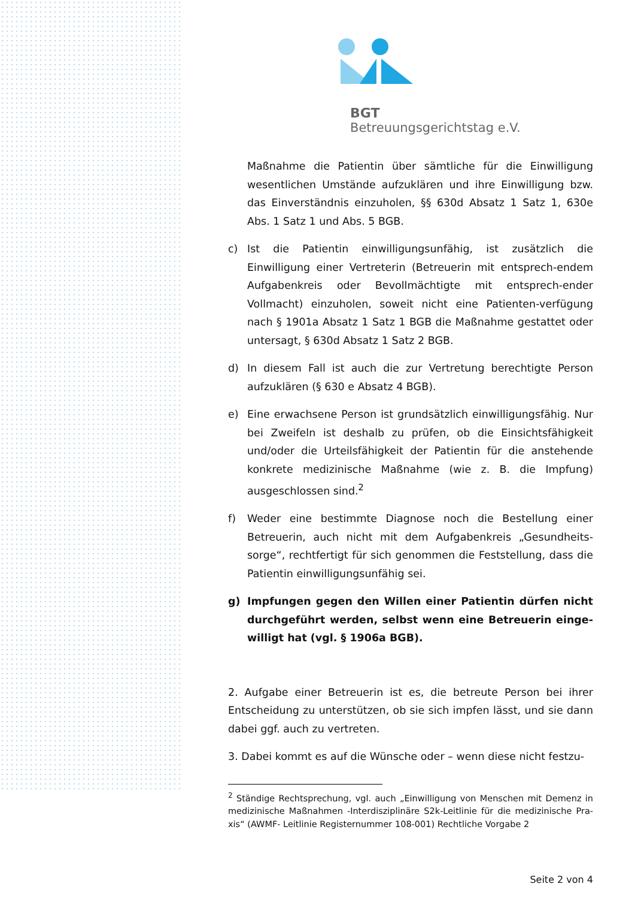BGT
Betreuungsgerichtstag e.V.
Maßnahme die Patientin über sämtliche für die Einwilligung wesentlichen Umstände aufzuklären und ihre Einwilligung bzw. das Einverständnis einzuholen, §§ 630d Absatz 1 Satz 1, 630e Abs. 1 Satz 1 und Abs. 5 BGB.
c) Ist die Patientin einwilligungsunfähig, ist zusätzlich die Einwilligung einer Vertreterin (Betreuerin mit entsprech-endem Aufgabenkreis oder Bevollmächtigte mit entsprech-ender Vollmacht) einzuholen, soweit nicht eine Patienten-verfügung nach § 1901a Absatz 1 Satz 1 BGB die Maßnahme gestattet oder untersagt, § 630d Absatz 1 Satz 2 BGB.
d) In diesem Fall ist auch die zur Vertretung berechtigte Person aufzuklären (§ 630 e Absatz 4 BGB).
e) Eine erwachsene Person ist grundsätzlich einwilligungsfähig. Nur bei Zweifeln ist deshalb zu prüfen, ob die Einsichtsfähigkeit und/oder die Urteilsfähigkeit der Patientin für die anstehende konkrete medizinische Maßnahme (wie z. B. die Impfung) ausgeschlossen sind.<sup>2</sup>
f) Weder eine bestimmte Diagnose noch die Bestellung einer Betreuerin, auch nicht mit dem Aufgabenkreis „Gesundheits-sorge“, rechtfertigt für sich genommen die Feststellung, dass die Patientin einwilligungsunfähig sei.
g) Impfungen gegen den Willen einer Patientin dürfen nicht durchgeführt werden, selbst wenn eine Betreuerin einge-willigt hat (vgl. § 1906a BGB).
2. Aufgabe einer Betreuerin ist es, die betreute Person bei ihrer Entscheidung zu unterstützen, ob sie sich impfen lässt, und sie dann dabei ggf. auch zu vertreten.
3. Dabei kommt es auf die Wünsche oder – wenn diese nicht festzu-
<sup>2</sup> Ständige Rechtsprechung, vgl. auch „Einwilligung von Menschen mit Demenz in medizinische Maßnahmen -Interdisziplinäre S2k-Leitlinie für die medizinische Pra-xis“ (AWMF- Leitlinie Registernummer 108-001) Rechtliche Vorgabe 2
Seite 2 von 4